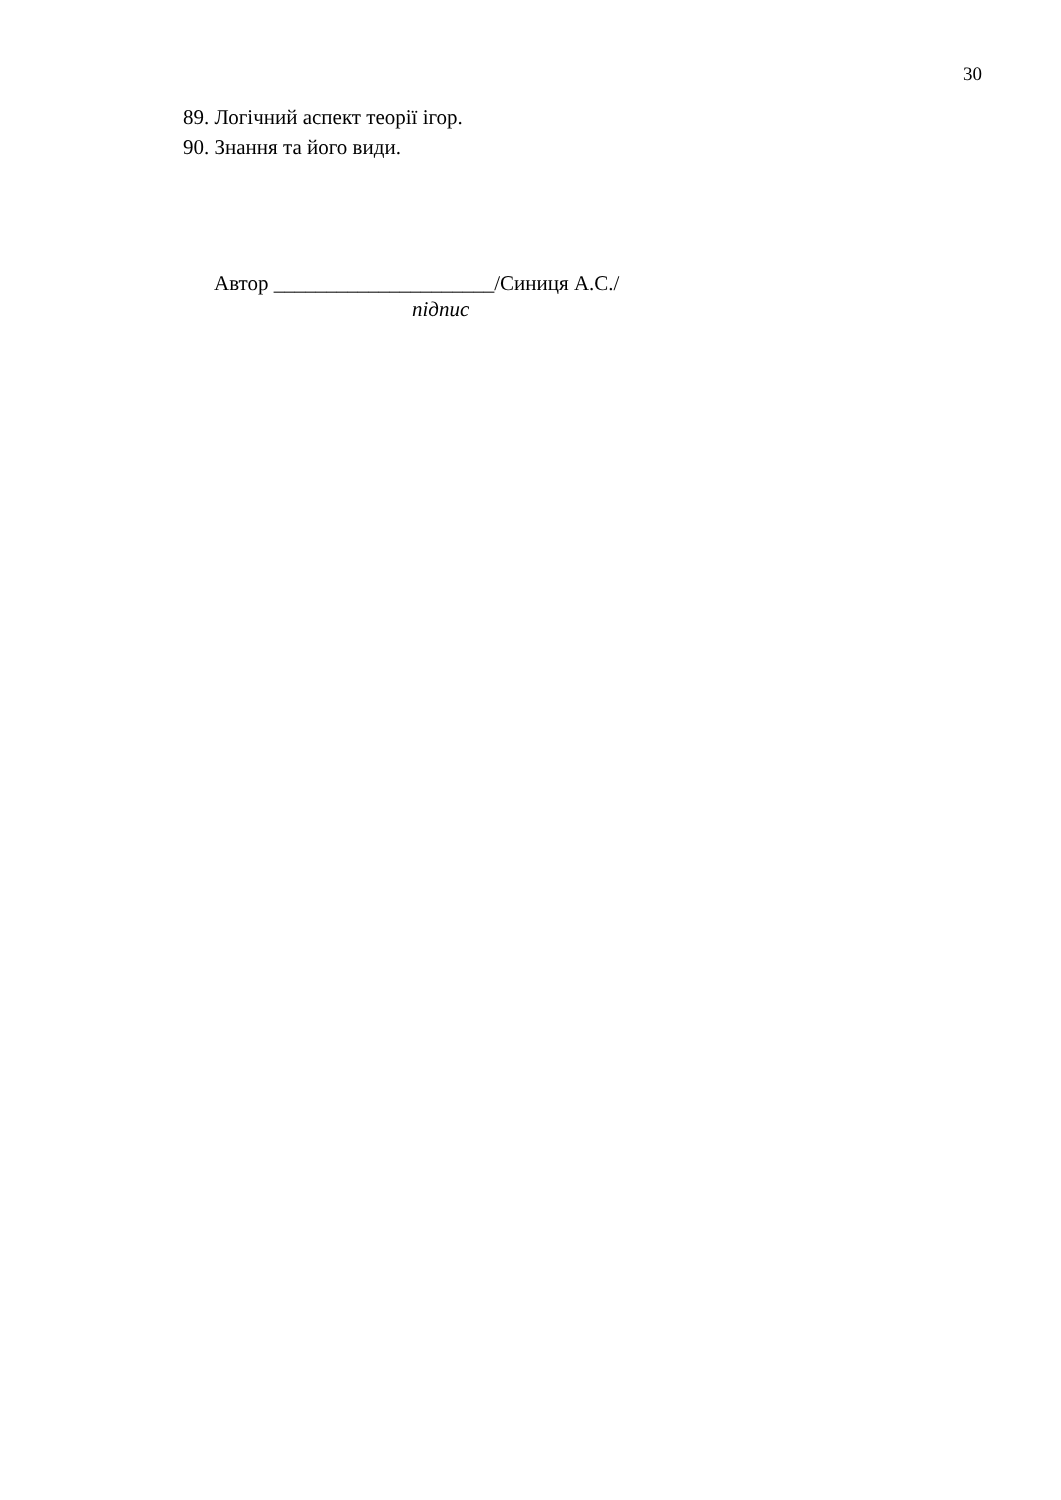30
89. Логічний аспект теорії ігор.
90. Знання та його види.
Автор _____________________/Синиця А.С./
підпис